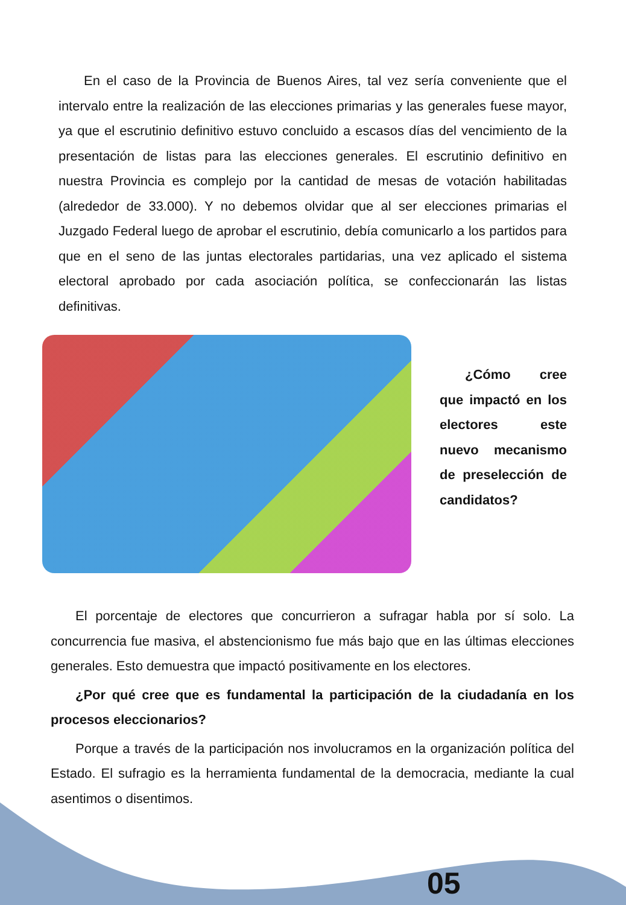En el caso de la Provincia de Buenos Aires, tal vez sería conveniente que el intervalo entre la realización de las elecciones primarias y las generales fuese mayor, ya que el escrutinio definitivo estuvo concluido a escasos días del vencimiento de la presentación de listas para las elecciones generales. El escrutinio definitivo en nuestra Provincia es complejo por la cantidad de mesas de votación habilitadas (alrededor de 33.000). Y no debemos olvidar que al ser elecciones primarias el Juzgado Federal luego de aprobar el escrutinio, debía comunicarlo a los partidos para que en el seno de las juntas electorales partidarias, una vez aplicado el sistema electoral aprobado por cada asociación política, se confeccionarán las listas definitivas.
¿Cómo cree que impactó en los electores este nuevo mecanismo de preselección de candidatos?
El porcentaje de electores que concurrieron a sufragar habla por sí solo. La concurrencia fue masiva, el abstencionismo fue más bajo que en las últimas elecciones generales. Esto demuestra que impactó positivamente en los electores.
¿Por qué cree que es fundamental la participación de la ciudadanía en los procesos eleccionarios?
Porque a través de la participación nos involucramos en la organización política del Estado. El sufragio es la herramienta fundamental de la democracia, mediante la cual asentimos o disentimos.
05